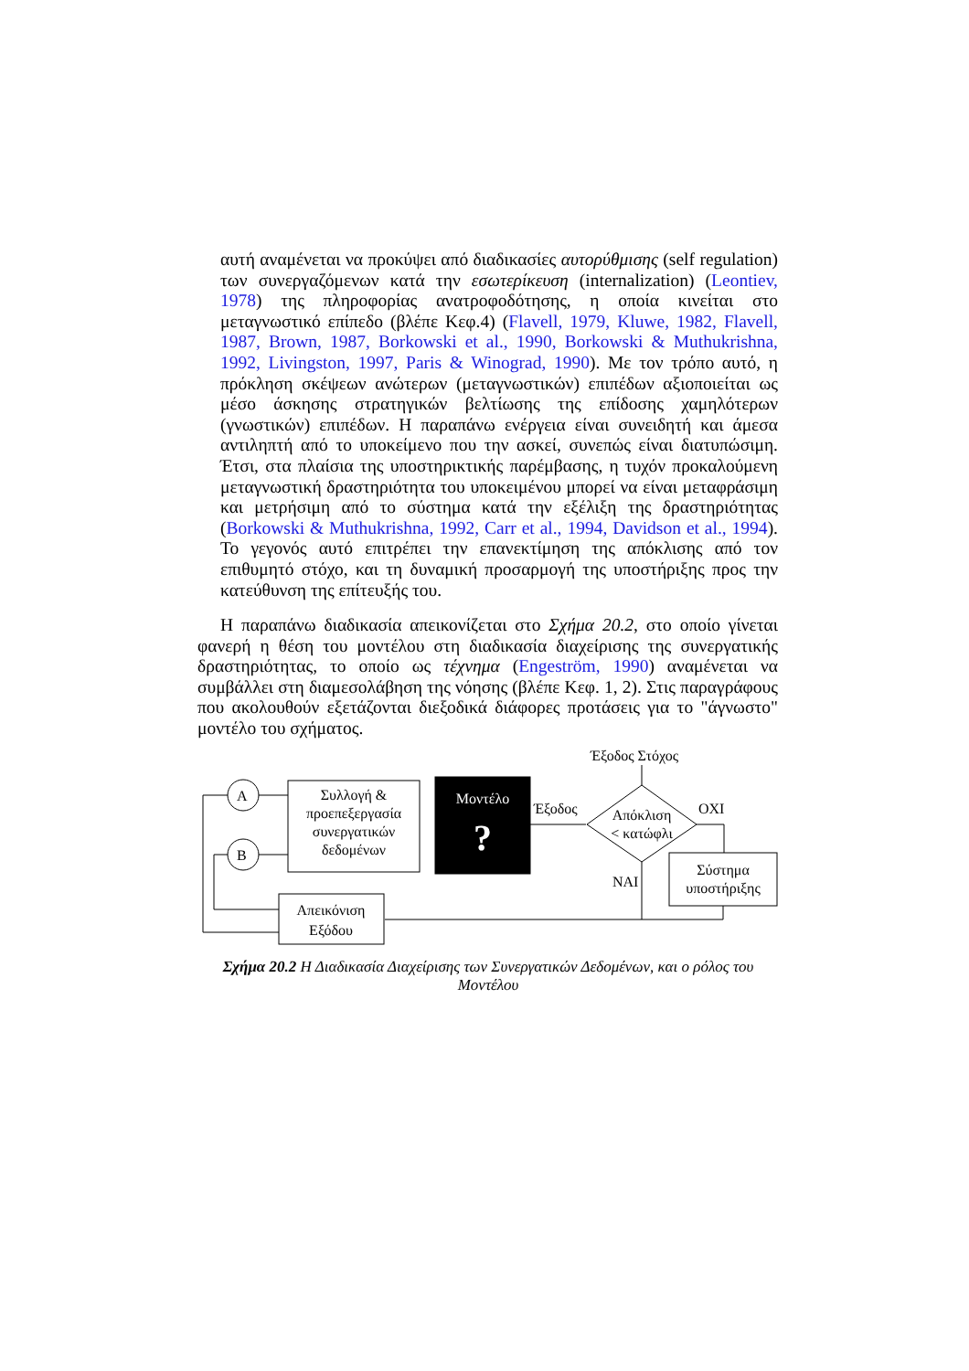αυτή αναμένεται να προκύψει από διαδικασίες αυτορύθμισης (self regulation) των συνεργαζόμενων κατά την εσωτερίκευση (internalization) (Leontiev, 1978) της πληροφορίας ανατροφοδότησης, η οποία κινείται στο μεταγνωστικό επίπεδο (βλέπε Κεφ.4) (Flavell, 1979, Kluwe, 1982, Flavell, 1987, Brown, 1987, Borkowski et al., 1990, Borkowski & Muthukrishna, 1992, Livingston, 1997, Paris & Winograd, 1990). Με τον τρόπο αυτό, η πρόκληση σκέψεων ανώτερων (μεταγνωστικών) επιπέδων αξιοποιείται ως μέσο άσκησης στρατηγικών βελτίωσης της επίδοσης χαμηλότερων (γνωστικών) επιπέδων. Η παραπάνω ενέργεια είναι συνειδητή και άμεσα αντιληπτή από το υποκείμενο που την ασκεί, συνεπώς είναι διατυπώσιμη. Έτσι, στα πλαίσια της υποστηρικτικής παρέμβασης, η τυχόν προκαλούμενη μεταγνωστική δραστηριότητα του υποκειμένου μπορεί να είναι μεταφράσιμη και μετρήσιμη από το σύστημα κατά την εξέλιξη της δραστηριότητας (Borkowski & Muthukrishna, 1992, Carr et al., 1994, Davidson et al., 1994). Το γεγονός αυτό επιτρέπει την επανεκτίμηση της απόκλισης από τον επιθυμητό στόχο, και τη δυναμική προσαρμογή της υποστήριξης προς την κατεύθυνση της επίτευξής του.
Η παραπάνω διαδικασία απεικονίζεται στο Σχήμα 20.2, στο οποίο γίνεται φανερή η θέση του μοντέλου στη διαδικασία διαχείρισης της συνεργατικής δραστηριότητας, το οποίο ως τέχνημα (Engeström, 1990) αναμένεται να συμβάλλει στη διαμεσολάβηση της νόησης (βλέπε Κεφ. 1, 2). Στις παραγράφους που ακολουθούν εξετάζονται διεξοδικά διάφορες προτάσεις για το "άγνωστο" μοντέλο του σχήματος.
Έξοδος Στόχος
A
B
Συλλογή &
προεπεξεργασία
συνεργατικών
δεδομένων
Μοντέλο
?
Έξοδος
Απόκλιση
< κατώφλι
OXI
Σύστημα
υποστήριξης
NAI
Απεικόνιση
Εξόδου
Σχήμα 20.2 Η Διαδικασία Διαχείρισης των Συνεργατικών Δεδομένων, και ο ρόλος του Μοντέλου